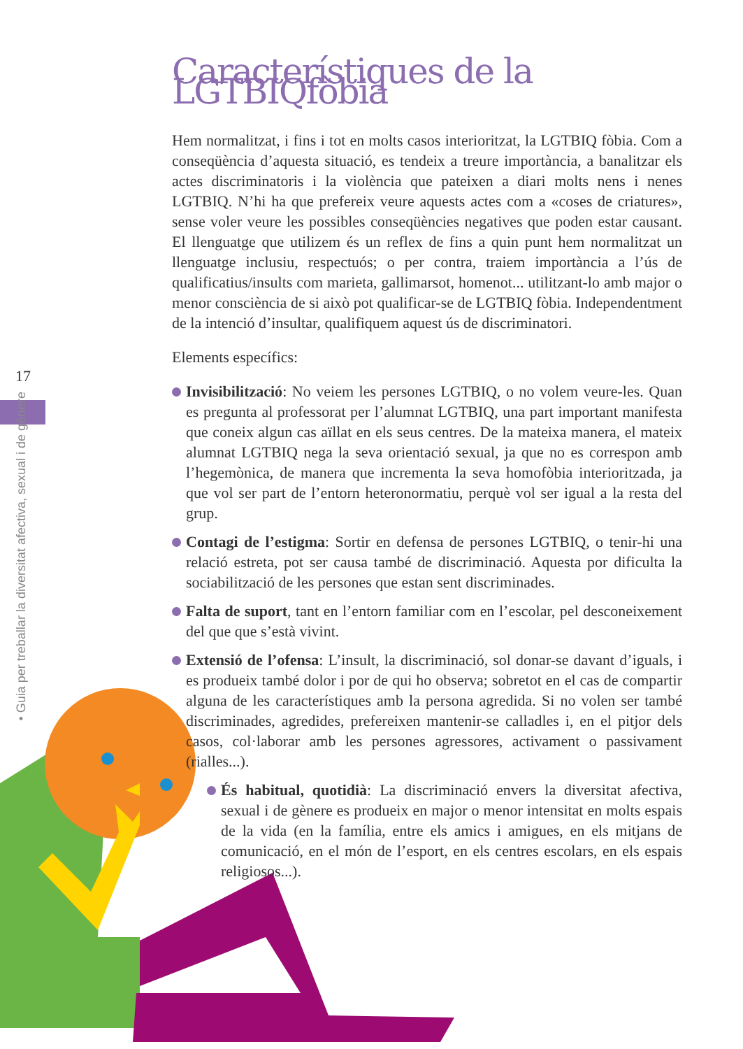17
• Guia per treballar la diversitat afectiva, sexual i de gènere
Característiques de la LGTBIQfòbia
Hem normalitzat, i fins i tot en molts casos interioritzat, la LGTBIQ fòbia. Com a conseqüència d’aquesta situació, es tendeix a treure importància, a banalitzar els actes discriminatoris i la violència que pateixen a diari molts nens i nenes LGTBIQ. N’hi ha que prefereix veure aquests actes com a «coses de criatures», sense voler veure les possibles conseqüències negatives que poden estar causant. El llenguatge que utilizem és un reflex de fins a quin punt hem normalitzat un llenguatge inclusiu, respectuós; o per contra, traiem importància a l’ús de qualificatius/insults com marieta, gallimarsot, homenot... utilitzant-lo amb major o menor consciència de si això pot qualificar-se de LGTBIQ fòbia. Independentment de la intenció d’insultar, qualifiquem aquest ús de discriminatori.
Elements específics:
Invisibilització: No veiem les persones LGTBIQ, o no volem veure-les. Quan es pregunta al professorat per l’alumnat LGTBIQ, una part important manifesta que coneix algun cas aïllat en els seus centres. De la mateixa manera, el mateix alumnat LGTBIQ nega la seva orientació sexual, ja que no es correspon amb l’hegemònica, de manera que incrementa la seva homofòbia interioritzada, ja que vol ser part de l’entorn heteronormatiu, perquè vol ser igual a la resta del grup.
Contagi de l’estigma: Sortir en defensa de persones LGTBIQ, o tenir-hi una relació estreta, pot ser causa també de discriminació. Aquesta por dificulta la sociabilització de les persones que estan sent discriminades.
Falta de suport, tant en l’entorn familiar com en l’escolar, pel desconeixement del que que s’està vivint.
Extensió de l’ofensa: L’insult, la discriminació, sol donar-se davant d’iguals, i es produeix també dolor i por de qui ho observa; sobretot en el cas de compartir alguna de les característiques amb la persona agredida. Si no volen ser també discriminades, agredides, prefereixen mantenir-se calladles i, en el pitjor dels casos, col·laborar amb les persones agressores, activament o passivament (rialles...).
És habitual, quotidià: La discriminació envers la diversitat afectiva, sexual i de gènere es produeix en major o menor intensitat en molts espais de la vida (en la família, entre els amics i amigues, en els mitjans de comunicació, en el món de l’esport, en els centres escolars, en els espais religiosos...).